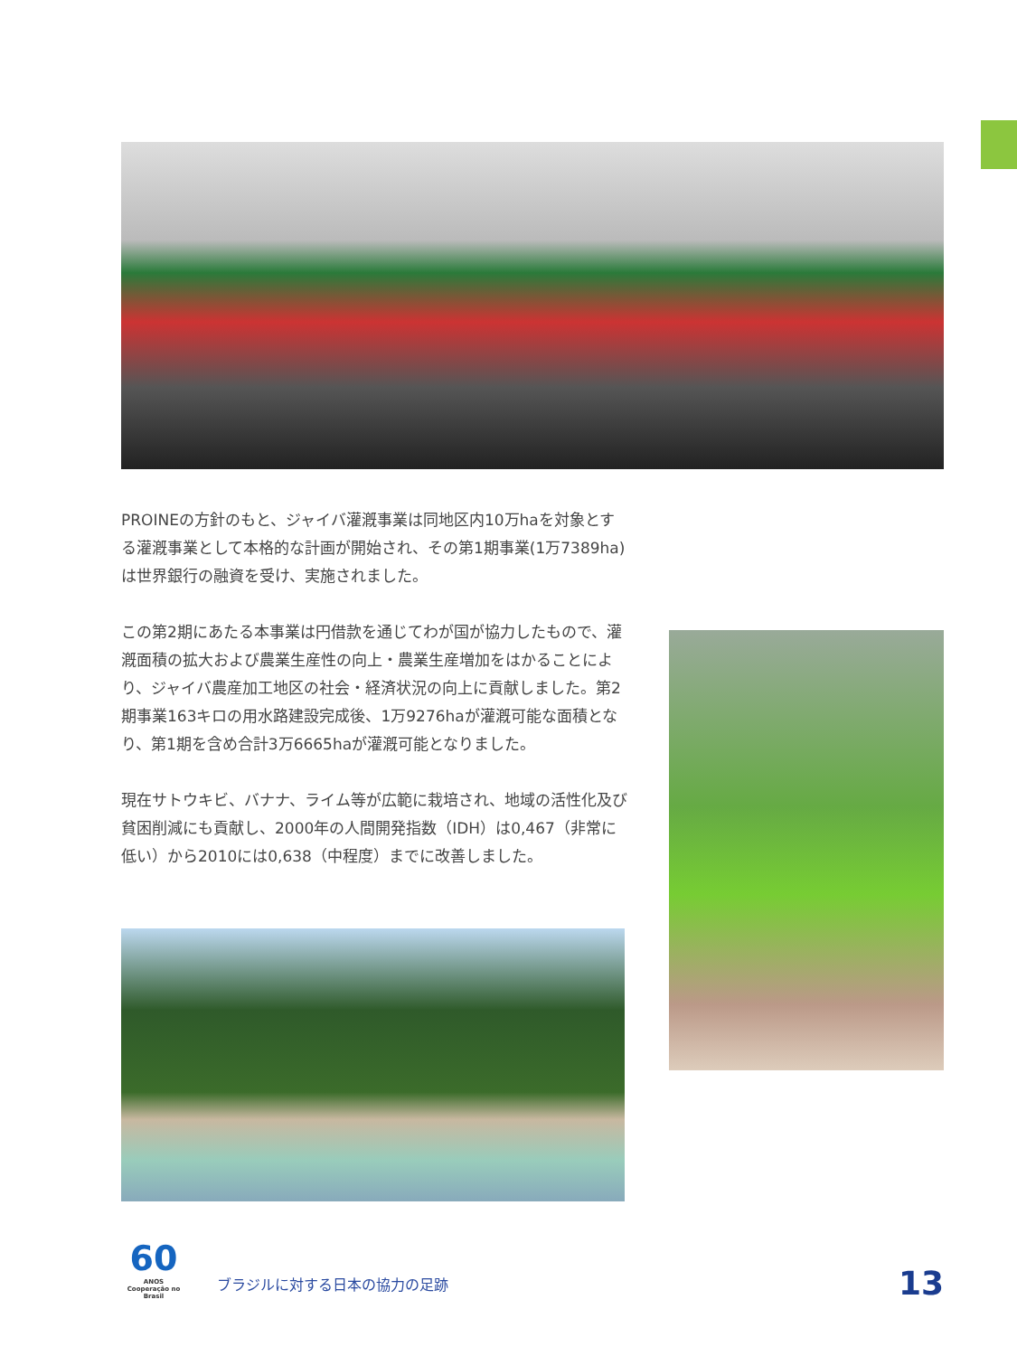PROINEの方針のもと、ジャイバ灌漑事業は同地区内10万haを対象とする灌漑事業として本格的な計画が開始され、その第1期事業(1万7389ha)は世界銀行の融資を受け、実施されました。
この第2期にあたる本事業は円借款を通じてわが国が協力したもので、灌漑面積の拡大および農業生産性の向上・農業生産増加をはかることにより、ジャイバ農産加工地区の社会・経済状況の向上に貢献しました。第2期事業163キロの用水路建設完成後、1万9276haが灌漑可能な面積となり、第1期を含め合計3万6665haが灌漑可能となりました。
現在サトウキビ、バナナ、ライム等が広範に栽培され、地域の活性化及び貧困削減にも貢献し、2000年の人間開発指数（IDH）は0,467（非常に低い）から2010には0,638（中程度）までに改善しました。
60
ANOS
Cooperação no Brasil
ブラジルに対する日本の協力の足跡
13